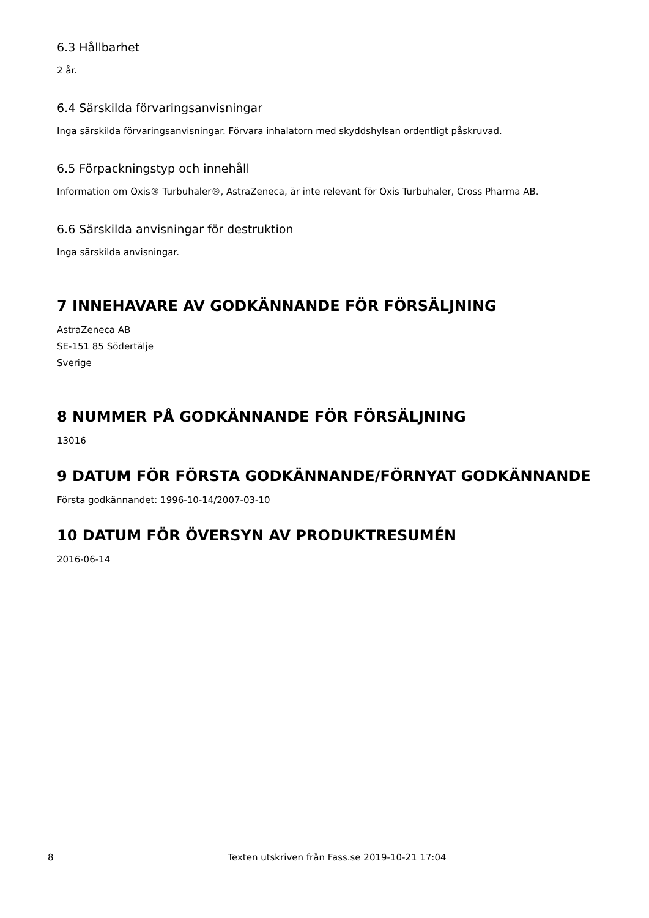6.3 Hållbarhet
2 år.
6.4 Särskilda förvaringsanvisningar
Inga särskilda förvaringsanvisningar. Förvara inhalatorn med skyddshylsan ordentligt påskruvad.
6.5 Förpackningstyp och innehåll
Information om Oxis® Turbuhaler®, AstraZeneca, är inte relevant för Oxis Turbuhaler, Cross Pharma AB.
6.6 Särskilda anvisningar för destruktion
Inga särskilda anvisningar.
7 INNEHAVARE AV GODKÄNNANDE FÖR FÖRSÄLJNING
AstraZeneca AB
SE-151 85 Södertälje
Sverige
8 NUMMER PÅ GODKÄNNANDE FÖR FÖRSÄLJNING
13016
9 DATUM FÖR FÖRSTA GODKÄNNANDE/FÖRNYAT GODKÄNNANDE
Första godkännandet: 1996-10-14/2007-03-10
10 DATUM FÖR ÖVERSYN AV PRODUKTRESUMÉN
2016-06-14
8 Texten utskriven från Fass.se 2019-10-21 17:04